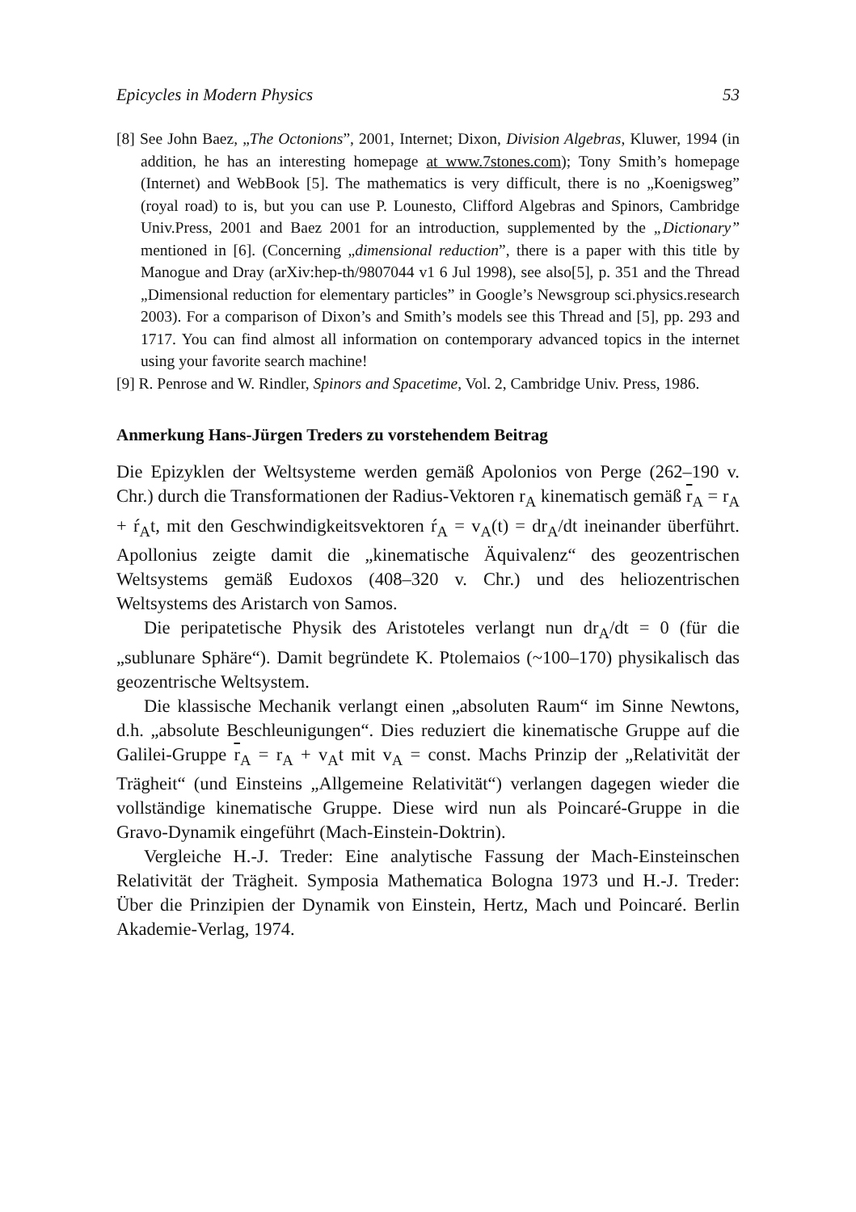Epicycles in Modern Physics 53
[8] See John Baez, „The Octonions”, 2001, Internet; Dixon, Division Algebras, Kluwer, 1994 (in addition, he has an interesting homepage at www.7stones.com); Tony Smith’s homepage (Internet) and WebBook [5]. The mathematics is very difficult, there is no „Koenigsweg” (royal road) to is, but you can use P. Lounesto, Clifford Algebras and Spinors, Cambridge Univ.Press, 2001 and Baez 2001 for an introduction, supplemented by the „Dictionary” mentioned in [6]. (Concerning „dimensional reduction”, there is a paper with this title by Manogue and Dray (arXiv:hep-th/9807044 v1 6 Jul 1998), see also[5], p. 351 and the Thread „Dimensional reduction for elementary particles” in Google’s Newsgroup sci.physics.research 2003). For a comparison of Dixon’s and Smith’s models see this Thread and [5], pp. 293 and 1717. You can find almost all information on contemporary advanced topics in the internet using your favorite search machine!
[9] R. Penrose and W. Rindler, Spinors and Spacetime, Vol. 2, Cambridge Univ. Press, 1986.
Anmerkung Hans-Jürgen Treders zu vorstehendem Beitrag
Die Epizyklen der Weltsysteme werden gemäß Apolonios von Perge (262–190 v. Chr.) durch die Transformationen der Radius-Vektoren r<sub>A</sub> kinematisch gemäß r<sub>A</sub> = r<sub>A</sub> + ŕ<sub>A</sub>t, mit den Geschwindigkeitsvektoren ŕ<sub>A</sub> = v<sub>A</sub>(t) = dr<sub>A</sub>/dt ineinander überführt. Apollonius zeigte damit die „kinematische Äquivalenz“ des geozentrischen Weltsystems gemäß Eudoxos (408–320 v. Chr.) und des heliozentrischen Weltsystems des Aristarch von Samos.
Die peripatetische Physik des Aristoteles verlangt nun dr<sub>A</sub>/dt = 0 (für die „sublunare Sphäre“). Damit begründete K. Ptolemaios (~100–170) physikalisch das geozentrische Weltsystem.
Die klassische Mechanik verlangt einen „absoluten Raum“ im Sinne Newtons, d.h. „absolute Beschleunigungen“. Dies reduziert die kinematische Gruppe auf die Galilei-Gruppe r<sub>A</sub> = r<sub>A</sub> + v<sub>A</sub>t mit v<sub>A</sub> = const. Machs Prinzip der „Relativität der Trägheit“ (und Einsteins „Allgemeine Relativität“) verlangen dagegen wieder die vollständige kinematische Gruppe. Diese wird nun als Poincaré-Gruppe in die Gravo-Dynamik eingeführt (Mach-Einstein-Doktrin).
Vergleiche H.-J. Treder: Eine analytische Fassung der Mach-Einsteinschen Relativität der Trägheit. Symposia Mathematica Bologna 1973 und H.-J. Treder: Über die Prinzipien der Dynamik von Einstein, Hertz, Mach und Poincaré. Berlin Akademie-Verlag, 1974.